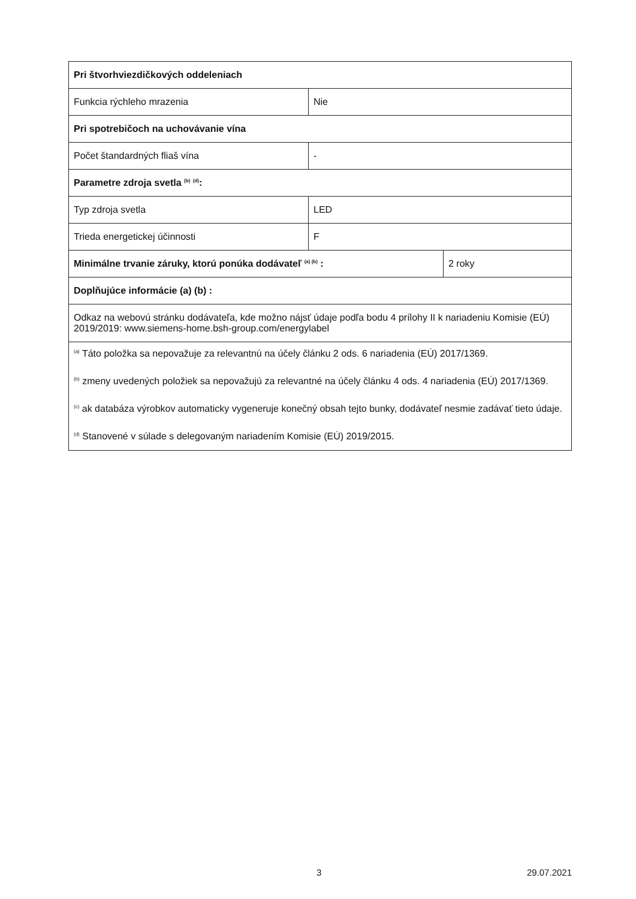| Pri štvorhviezdičkových oddeleniach | | |
| Funkcia rýchleho mrazenia | Nie | |
| Pri spotrebičoch na uchovávanie vína | | |
| Počet štandardných fliaš vína | - | |
| Parametre zdroja svetla <sup>(b)</sup> <sup>(d)</sup>: | | |
| Typ zdroja svetla | LED | |
| Trieda energetickej účinnosti | F | |
| Minimálne trvanie záruky, ktorú ponúka dodávateľ <sup>(a) (b)</sup> : | | 2 roky |
| Doplňujúce informácie (a) (b) : | | |
| Odkaz na webovú stránku dodávateľa, kde možno nájsť údaje podľa bodu 4 prílohy II k nariadeniu Komisie (EÚ) 2019/2019: www.siemens-home.bsh-group.com/energylabel | | |
| <sup>(a)</sup> Táto položka sa nepovažuje za relevantnú na účely článku 2 ods. 6 nariadenia (EÚ) 2017/1369. <sup>(b)</sup> zmeny uvedených položiek sa nepovažujú za relevantné na účely článku 4 ods. 4 nariadenia (EÚ) 2017/1369. <sup>(c)</sup> ak databáza výrobkov automaticky vygeneruje konečný obsah tejto bunky, dodávateľ nesmie zadávať tieto údaje. <sup>(d)</sup> Stanovené v súlade s delegovaným nariadením Komisie (EÚ) 2019/2015. | | |
3 29.07.2021